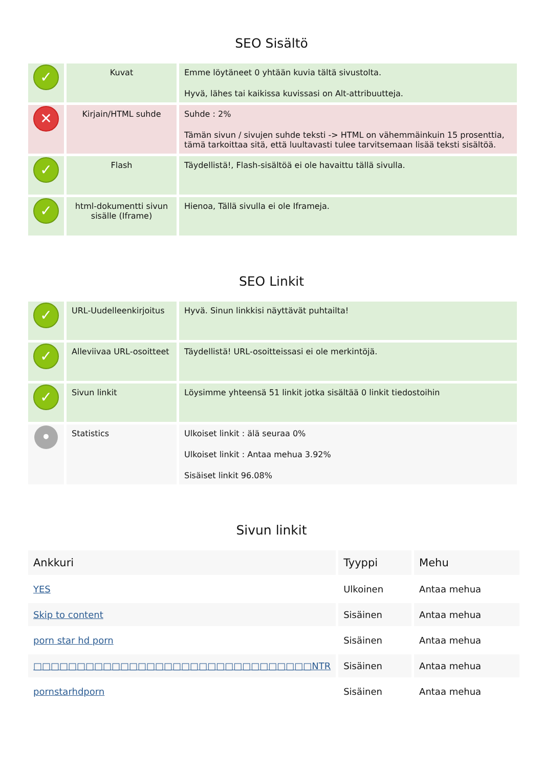SEO Sisältö
| ✓ | Kuvat | Emme löytäneet 0 yhtään kuvia tältä sivustolta. Hyvä, lähes tai kaikissa kuvissasi on Alt-attribuutteja. |
| ✕ | Kirjain/HTML suhde | Suhde : 2% Tämän sivun / sivujen suhde teksti -> HTML on vähemmäinkuin 15 prosenttia, tämä tarkoittaa sitä, että luultavasti tulee tarvitsemaan lisää teksti sisältöä. |
| ✓ | Flash | Täydellistä!, Flash-sisältöä ei ole havaittu tällä sivulla. |
| ✓ | html-dokumentti sivun sisälle (Iframe) | Hienoa, Tällä sivulla ei ole Iframeja. |
SEO Linkit
| ✓ | URL-Uudelleenkirjoitus | Hyvä. Sinun linkkisi näyttävät puhtailta! |
| ✓ | Alleviivaa URL-osoitteet | Täydellistä! URL-osoitteissasi ei ole merkintöjä. |
| ✓ | Sivun linkit | Löysimme yhteensä 51 linkit jotka sisältää 0 linkit tiedostoihin |
| • | Statistics | Ulkoiset linkit : älä seuraa 0% Ulkoiset linkit : Antaa mehua 3.92% Sisäiset linkit 96.08% |
Sivun linkit
| Ankkuri | Tyyppi | Mehu |
| --- | --- | --- |
| YES | Ulkoinen | Antaa mehua |
| Skip to content | Sisäinen | Antaa mehua |
| porn star hd porn | Sisäinen | Antaa mehua |
| □□□□□□□□□□□□□□□□□□□□□□□□□□□□□□□□NTR | Sisäinen | Antaa mehua |
| pornstarhdporn | Sisäinen | Antaa mehua |